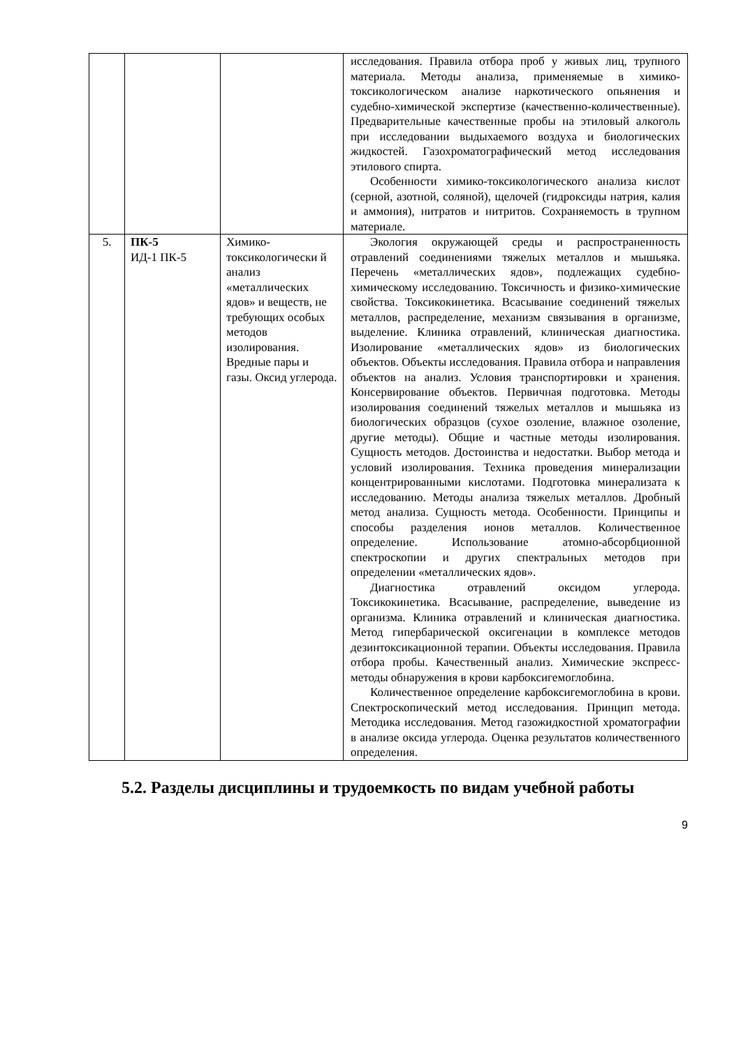| | | | исследования. Правила отбора проб у живых лиц, трупного материала. Методы анализа, применяемые в химико-токсикологическом анализе наркотического опьянения и судебно-химической экспертизе (качественно-количественные). Предварительные качественные пробы на этиловый алкоголь при исследовании выдыхаемого воздуха и биологических жидкостей. Газохроматографический метод исследования этилового спирта. Особенности химико-токсикологического анализа кислот (серной, азотной, соляной), щелочей (гидроксиды натрия, калия и аммония), нитратов и нитритов. Сохраняемость в трупном материале. |
| 5. | ПК-5 ИД-1 ПК-5 | Химико-токсикологически й анализ «металлических ядов» и веществ, не требующих особых методов изолирования. Вредные пары и газы. Оксид углерода. | Экология окружающей среды и распространенность отравлений соединениями тяжелых металлов и мышьяка. Перечень «металлических ядов», подлежащих судебно-химическому исследованию. Токсичность и физико-химические свойства. Токсикокинетика. Всасывание соединений тяжелых металлов, распределение, механизм связывания в организме, выделение. Клиника отравлений, клиническая диагностика. Изолирование «металлических ядов» из биологических объектов. Объекты исследования. Правила отбора и направления объектов на анализ. Условия транспортировки и хранения. Консервирование объектов. Первичная подготовка. Методы изолирования соединений тяжелых металлов и мышьяка из биологических образцов (сухое озоление, влажное озоление, другие методы). Общие и частные методы изолирования. Сущность методов. Достоинства и недостатки. Выбор метода и условий изолирования. Техника проведения минерализации концентрированными кислотами. Подготовка минерализата к исследованию. Методы анализа тяжелых металлов. Дробный метод анализа. Сущность метода. Особенности. Принципы и способы разделения ионов металлов. Количественное определение. Использование атомно-абсорбционной спектроскопии и других спектральных методов при определении «металлических ядов». Диагностика отравлений оксидом углерода. Токсикокинетика. Всасывание, распределение, выведение из организма. Клиника отравлений и клиническая диагностика. Метод гипербарической оксигенации в комплексе методов дезинтоксикационной терапии. Объекты исследования. Правила отбора пробы. Качественный анализ. Химические экспресс-методы обнаружения в крови карбоксигемоглобина. Количественное определение карбоксигемоглобина в крови. Спектроскопический метод исследования. Принцип метода. Методика исследования. Метод газожидкостной хроматографии в анализе оксида углерода. Оценка результатов количественного определения. |
5.2. Разделы дисциплины и трудоемкость по видам учебной работы
9